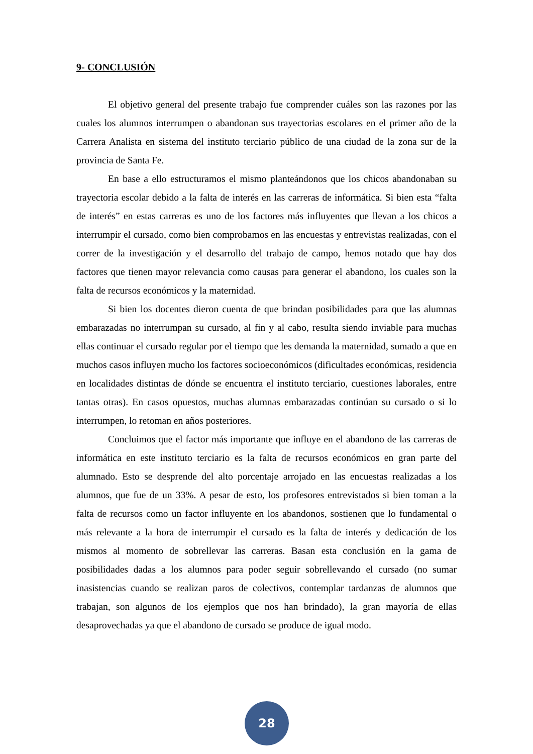9- CONCLUSIÓN
El objetivo general del presente trabajo fue comprender cuáles son las razones por las cuales los alumnos interrumpen o abandonan sus trayectorias escolares en el primer año de la Carrera Analista en sistema del instituto terciario público de una ciudad de la zona sur de la provincia de Santa Fe.
En base a ello estructuramos el mismo planteándonos que los chicos abandonaban su trayectoria escolar debido a la falta de interés en las carreras de informática. Si bien esta “falta de interés” en estas carreras es uno de los factores más influyentes que llevan a los chicos a interrumpir el cursado, como bien comprobamos en las encuestas y entrevistas realizadas, con el correr de la investigación y el desarrollo del trabajo de campo, hemos notado que hay dos factores que tienen mayor relevancia como causas para generar el abandono, los cuales son la falta de recursos económicos y la maternidad.
Si bien los docentes dieron cuenta de que brindan posibilidades para que las alumnas embarazadas no interrumpan su cursado, al fin y al cabo, resulta siendo inviable para muchas ellas continuar el cursado regular por el tiempo que les demanda la maternidad, sumado a que en muchos casos influyen mucho los factores socioeconómicos (dificultades económicas, residencia en localidades distintas de dónde se encuentra el instituto terciario, cuestiones laborales, entre tantas otras). En casos opuestos, muchas alumnas embarazadas continúan su cursado o si lo interrumpen, lo retoman en años posteriores.
Concluimos que el factor más importante que influye en el abandono de las carreras de informática en este instituto terciario es la falta de recursos económicos en gran parte del alumnado. Esto se desprende del alto porcentaje arrojado en las encuestas realizadas a los alumnos, que fue de un 33%. A pesar de esto, los profesores entrevistados si bien toman a la falta de recursos como un factor influyente en los abandonos, sostienen que lo fundamental o más relevante a la hora de interrumpir el cursado es la falta de interés y dedicación de los mismos al momento de sobrellevar las carreras. Basan esta conclusión en la gama de posibilidades dadas a los alumnos para poder seguir sobrellevando el cursado (no sumar inasistencias cuando se realizan paros de colectivos, contemplar tardanzas de alumnos que trabajan, son algunos de los ejemplos que nos han brindado), la gran mayoría de ellas desaprovechadas ya que el abandono de cursado se produce de igual modo.
28